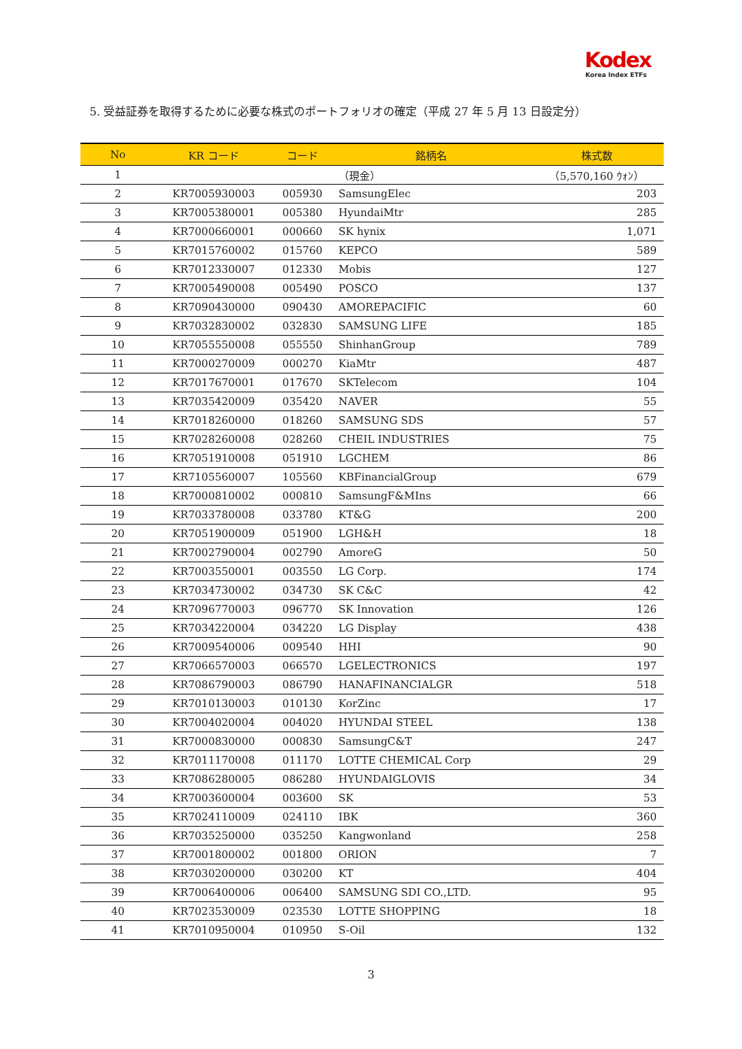Kodex
Korea Index ETFs
5. 受益証券を取得するために必要な株式のポートフォリオの確定（平成 27 年 5 月 13 日設定分）
| No | KR コード | コード | 銘柄名 | 株式数 |
| --- | --- | --- | --- | --- |
| 1 | | | （現金） | （5,570,160 ｳｫﾝ） |
| 2 | KR7005930003 | 005930 | SamsungElec | 203 |
| 3 | KR7005380001 | 005380 | HyundaiMtr | 285 |
| 4 | KR7000660001 | 000660 | SK hynix | 1,071 |
| 5 | KR7015760002 | 015760 | KEPCO | 589 |
| 6 | KR7012330007 | 012330 | Mobis | 127 |
| 7 | KR7005490008 | 005490 | POSCO | 137 |
| 8 | KR7090430000 | 090430 | AMOREPACIFIC | 60 |
| 9 | KR7032830002 | 032830 | SAMSUNG LIFE | 185 |
| 10 | KR7055550008 | 055550 | ShinhanGroup | 789 |
| 11 | KR7000270009 | 000270 | KiaMtr | 487 |
| 12 | KR7017670001 | 017670 | SKTelecom | 104 |
| 13 | KR7035420009 | 035420 | NAVER | 55 |
| 14 | KR7018260000 | 018260 | SAMSUNG SDS | 57 |
| 15 | KR7028260008 | 028260 | CHEIL INDUSTRIES | 75 |
| 16 | KR7051910008 | 051910 | LGCHEM | 86 |
| 17 | KR7105560007 | 105560 | KBFinancialGroup | 679 |
| 18 | KR7000810002 | 000810 | SamsungF&MIns | 66 |
| 19 | KR7033780008 | 033780 | KT&G | 200 |
| 20 | KR7051900009 | 051900 | LGH&H | 18 |
| 21 | KR7002790004 | 002790 | AmoreG | 50 |
| 22 | KR7003550001 | 003550 | LG Corp. | 174 |
| 23 | KR7034730002 | 034730 | SK C&C | 42 |
| 24 | KR7096770003 | 096770 | SK Innovation | 126 |
| 25 | KR7034220004 | 034220 | LG Display | 438 |
| 26 | KR7009540006 | 009540 | HHI | 90 |
| 27 | KR7066570003 | 066570 | LGELECTRONICS | 197 |
| 28 | KR7086790003 | 086790 | HANAFINANCIALGR | 518 |
| 29 | KR7010130003 | 010130 | KorZinc | 17 |
| 30 | KR7004020004 | 004020 | HYUNDAI STEEL | 138 |
| 31 | KR7000830000 | 000830 | SamsungC&T | 247 |
| 32 | KR7011170008 | 011170 | LOTTE CHEMICAL Corp | 29 |
| 33 | KR7086280005 | 086280 | HYUNDAIGLOVIS | 34 |
| 34 | KR7003600004 | 003600 | SK | 53 |
| 35 | KR7024110009 | 024110 | IBK | 360 |
| 36 | KR7035250000 | 035250 | Kangwonland | 258 |
| 37 | KR7001800002 | 001800 | ORION | 7 |
| 38 | KR7030200000 | 030200 | KT | 404 |
| 39 | KR7006400006 | 006400 | SAMSUNG SDI CO.,LTD. | 95 |
| 40 | KR7023530009 | 023530 | LOTTE SHOPPING | 18 |
| 41 | KR7010950004 | 010950 | S-Oil | 132 |
3